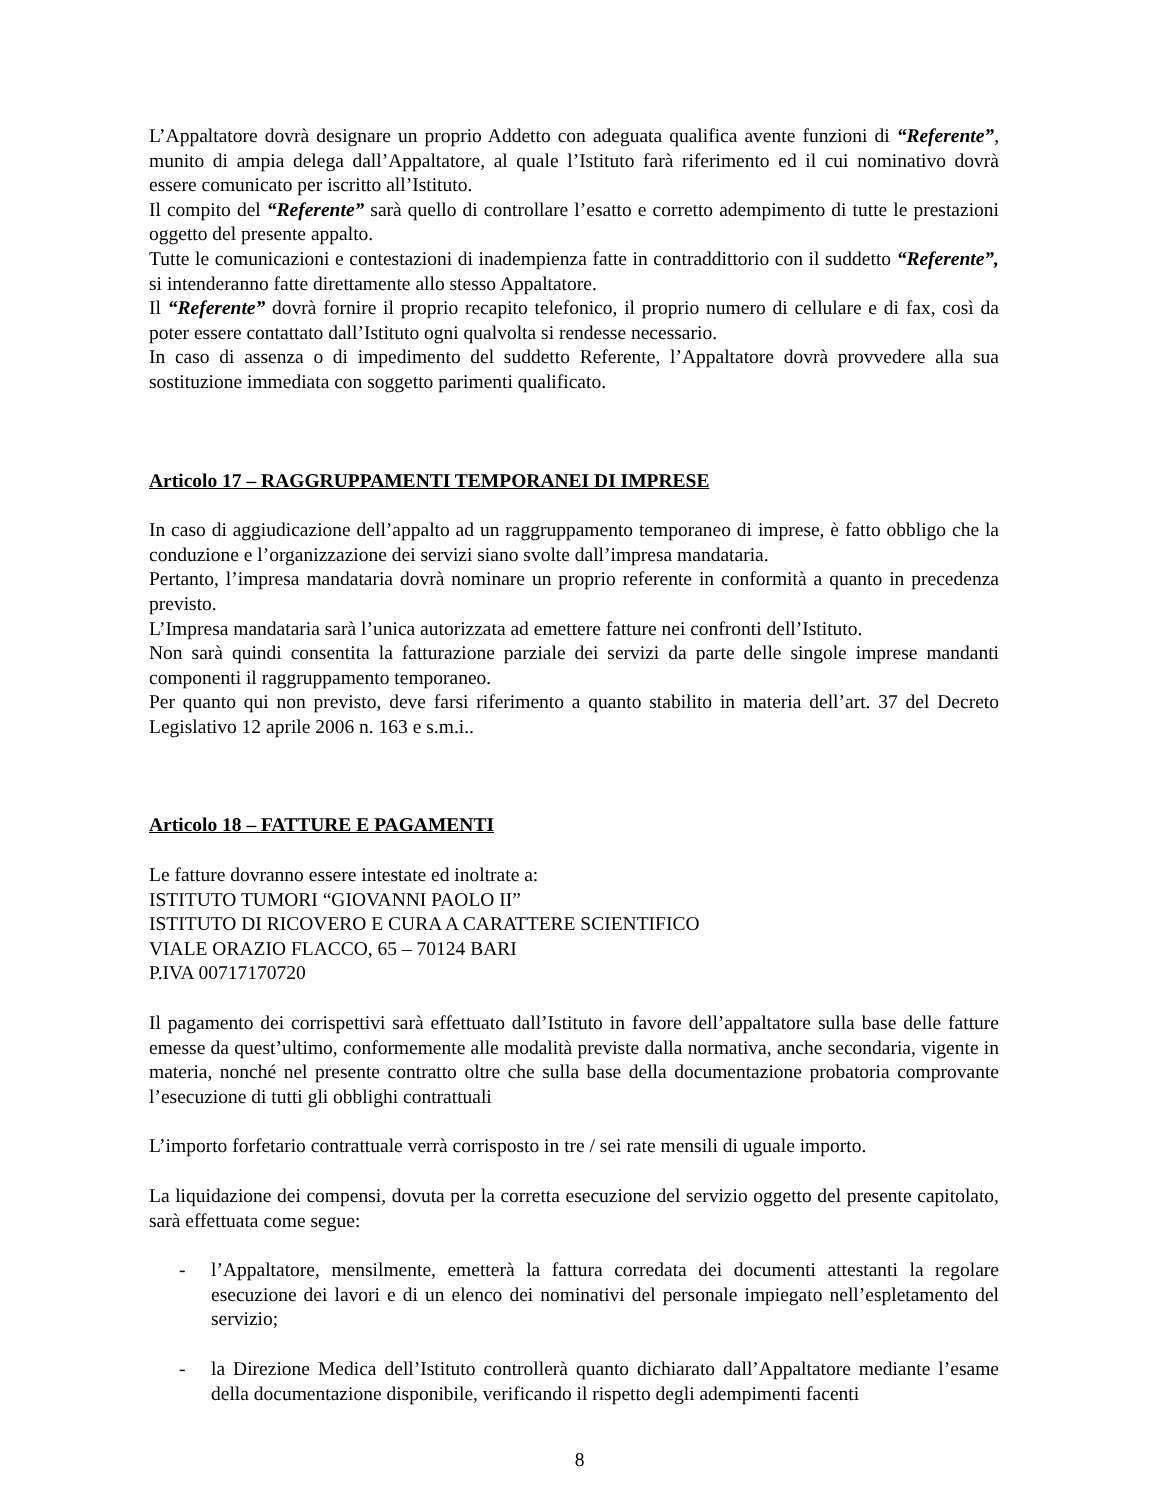L’Appaltatore dovrà designare un proprio Addetto con adeguata qualifica avente funzioni di “Referente”, munito di ampia delega dall’Appaltatore, al quale l’Istituto farà riferimento ed il cui nominativo dovrà essere comunicato per iscritto all’Istituto.
Il compito del “Referente” sarà quello di controllare l’esatto e corretto adempimento di tutte le prestazioni oggetto del presente appalto.
Tutte le comunicazioni e contestazioni di inadempienza fatte in contraddittorio con il suddetto “Referente”, si intenderanno fatte direttamente allo stesso Appaltatore.
Il “Referente” dovrà fornire il proprio recapito telefonico, il proprio numero di cellulare e di fax, così da poter essere contattato dall’Istituto ogni qualvolta si rendesse necessario.
In caso di assenza o di impedimento del suddetto Referente, l’Appaltatore dovrà provvedere alla sua sostituzione immediata con soggetto parimenti qualificato.
Articolo 17 – RAGGRUPPAMENTI TEMPORANEI DI IMPRESE
In caso di aggiudicazione dell’appalto ad un raggruppamento temporaneo di imprese, è fatto obbligo che la conduzione e l’organizzazione dei servizi siano svolte dall’impresa mandataria.
Pertanto, l’impresa mandataria dovrà nominare un proprio referente in conformità a quanto in precedenza previsto.
L’Impresa mandataria sarà l’unica autorizzata ad emettere fatture nei confronti dell’Istituto.
Non sarà quindi consentita la fatturazione parziale dei servizi da parte delle singole imprese mandanti componenti il raggruppamento temporaneo.
Per quanto qui non previsto, deve farsi riferimento a quanto stabilito in materia dell’art. 37 del Decreto Legislativo 12 aprile 2006 n. 163 e s.m.i..
Articolo 18 – FATTURE E PAGAMENTI
Le fatture dovranno essere intestate ed inoltrate a:
ISTITUTO TUMORI “GIOVANNI PAOLO II”
ISTITUTO DI RICOVERO E CURA A CARATTERE SCIENTIFICO
VIALE ORAZIO FLACCO, 65 – 70124 BARI
P.IVA 00717170720
Il pagamento dei corrispettivi sarà effettuato dall’Istituto in favore dell’appaltatore sulla base delle fatture emesse da quest’ultimo, conformemente alle modalità previste dalla normativa, anche secondaria, vigente in materia, nonché nel presente contratto oltre che sulla base della documentazione probatoria comprovante l’esecuzione di tutti gli obblighi contrattuali
L’importo forfetario contrattuale verrà corrisposto in tre / sei rate mensili di uguale importo.
La liquidazione dei compensi, dovuta per la corretta esecuzione del servizio oggetto del presente capitolato, sarà effettuata come segue:
- l’Appaltatore, mensilmente, emetterà la fattura corredata dei documenti attestanti la regolare esecuzione dei lavori e di un elenco dei nominativi del personale impiegato nell’espletamento del servizio;
- la Direzione Medica dell’Istituto controllerà quanto dichiarato dall’Appaltatore mediante l’esame della documentazione disponibile, verificando il rispetto degli adempimenti facenti
8